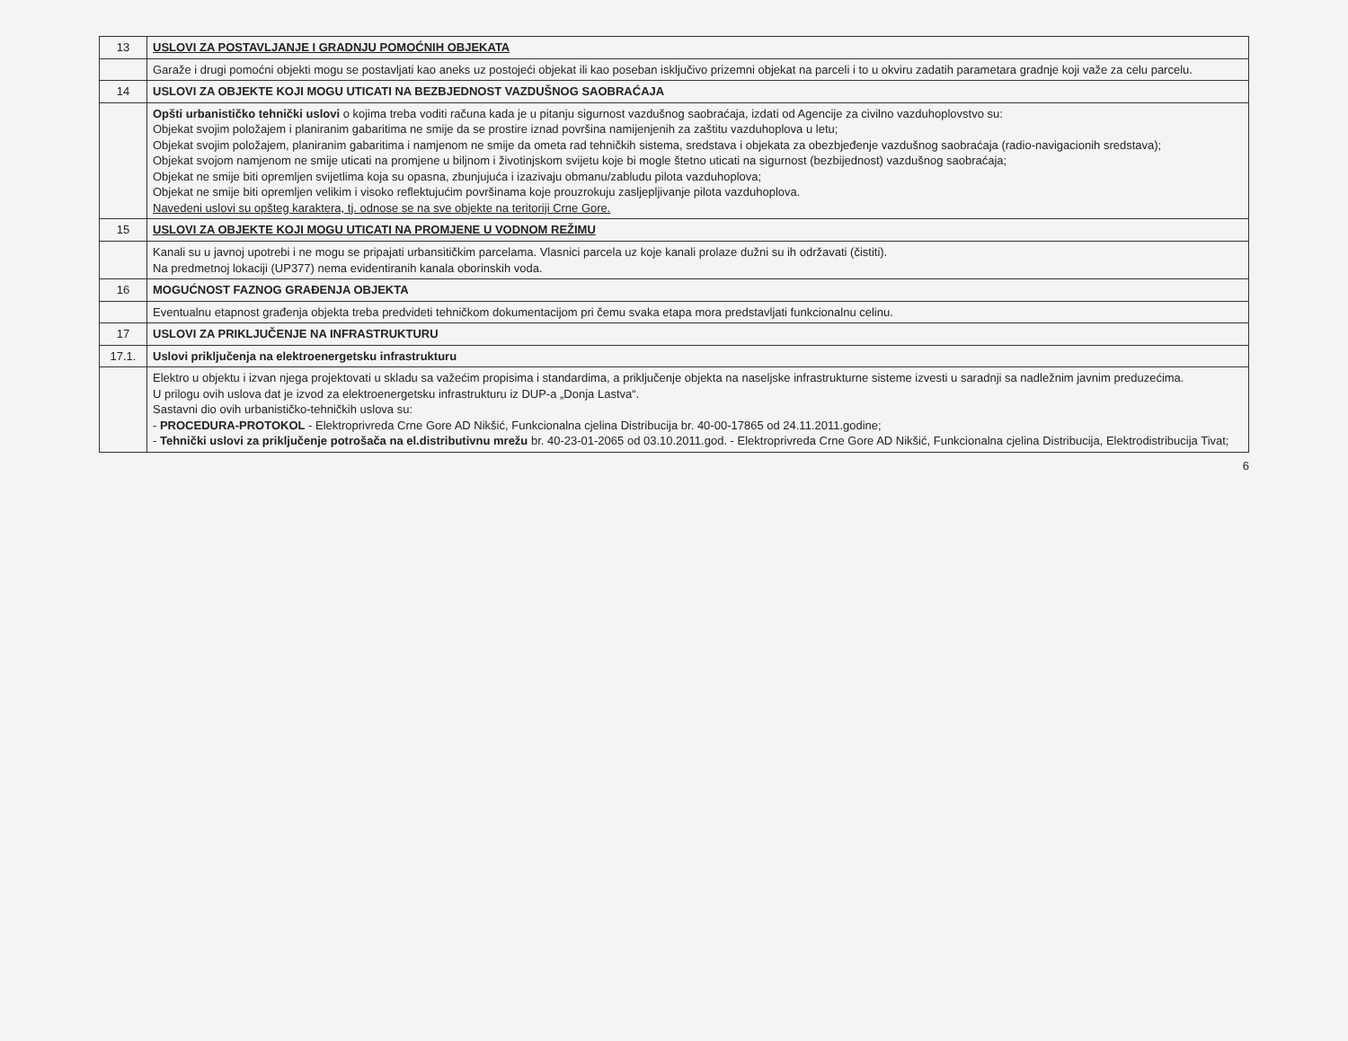| 13 | USLOVI ZA POSTAVLJANJE I GRADNJU POMOĆNIH OBJEKATA |
| | Garaže i drugi pomoćni objekti mogu se postavljati kao aneks uz postojeći objekat ili kao poseban isključivo prizemni objekat na parceli i to u okviru zadatih parametara gradnje koji važe za celu parcelu. |
| 14 | USLOVI ZA OBJEKTE KOJI MOGU UTICATI NA BEZBJEDNOST VAZDUŠNOG SAOBRAĆAJA |
| | Opšti urbanističko tehnički uslovi o kojima treba voditi računa kada je u pitanju sigurnost vazdušnog saobraćaja, izdati od Agencije za civilno vazduhoplovstvo su: Objekat svojim položajem i planiranim gabaritima ne smije da se prostire iznad površina namijenjenih za zaštitu vazduhoplova u letu; Objekat svojim položajem, planiranim gabaritima i namjenom ne smije da ometa rad tehničkih sistema, sredstava i objekata za obezbjeđenje vazdušnog saobraćaja (radio-navigacionih sredstava); Objekat svojom namjenom ne smije uticati na promjene u biljnom i životinjskom svijetu koje bi mogle štetno uticati na sigurnost (bezbijednost) vazdušnog saobraćaja; Objekat ne smije biti opremljen svijetlima koja su opasna, zbunjujuća i izazivaju obmanu/zabludu pilota vazduhoplova; Objekat ne smije biti opremljen velikim i visoko reflektujućim površinama koje prouzrokuju zasljepljivanje pilota vazduhoplova. Navedeni uslovi su opšteg karaktera, tj. odnose se na sve objekte na teritoriji Crne Gore. |
| 15 | USLOVI ZA OBJEKTE KOJI MOGU UTICATI NA PROMJENE U VODNOM REŽIMU |
| | Kanali su u javnoj upotrebi i ne mogu se pripajati urbansitičkim parcelama. Vlasnici parcela uz koje kanali prolaze dužni su ih održavati (čistiti). Na predmetnoj lokaciji (UP377) nema evidentiranih kanala oborinskih voda. |
| 16 | MOGUĆNOST FAZNOG GRAĐENJA OBJEKTA |
| | Eventualnu etapnost građenja objekta treba predvideti tehničkom dokumentacijom pri čemu svaka etapa mora predstavljati funkcionalnu celinu. |
| 17 | USLOVI ZA PRIKLJUČENJE NA INFRASTRUKTURU |
| 17.1. | Uslovi priključenja na elektroenergetsku infrastrukturu |
| | Elektro u objektu i izvan njega projektovati u skladu sa važećim propisima i standardima, a priključenje objekta na naseljske infrastrukturne sisteme izvesti u saradnji sa nadležnim javnim preduzećima. U prilogu ovih uslova dat je izvod za elektroenergetsku infrastrukturu iz DUP-a „Donja Lastva“. Sastavni dio ovih urbanističko-tehničkih uslova su: - PROCEDURA-PROTOKOL - Elektroprivreda Crne Gore AD Nikšić, Funkcionalna cjelina Distribucija br. 40-00-17865 od 24.11.2011.godine; - Tehnički uslovi za priključenje potrošača na el.distributivnu mrežu br. 40-23-01-2065 od 03.10.2011.god. - Elektroprivreda Crne Gore AD Nikšić, Funkcionalna cjelina Distribucija, Elektrodistribucija Tivat; |
6